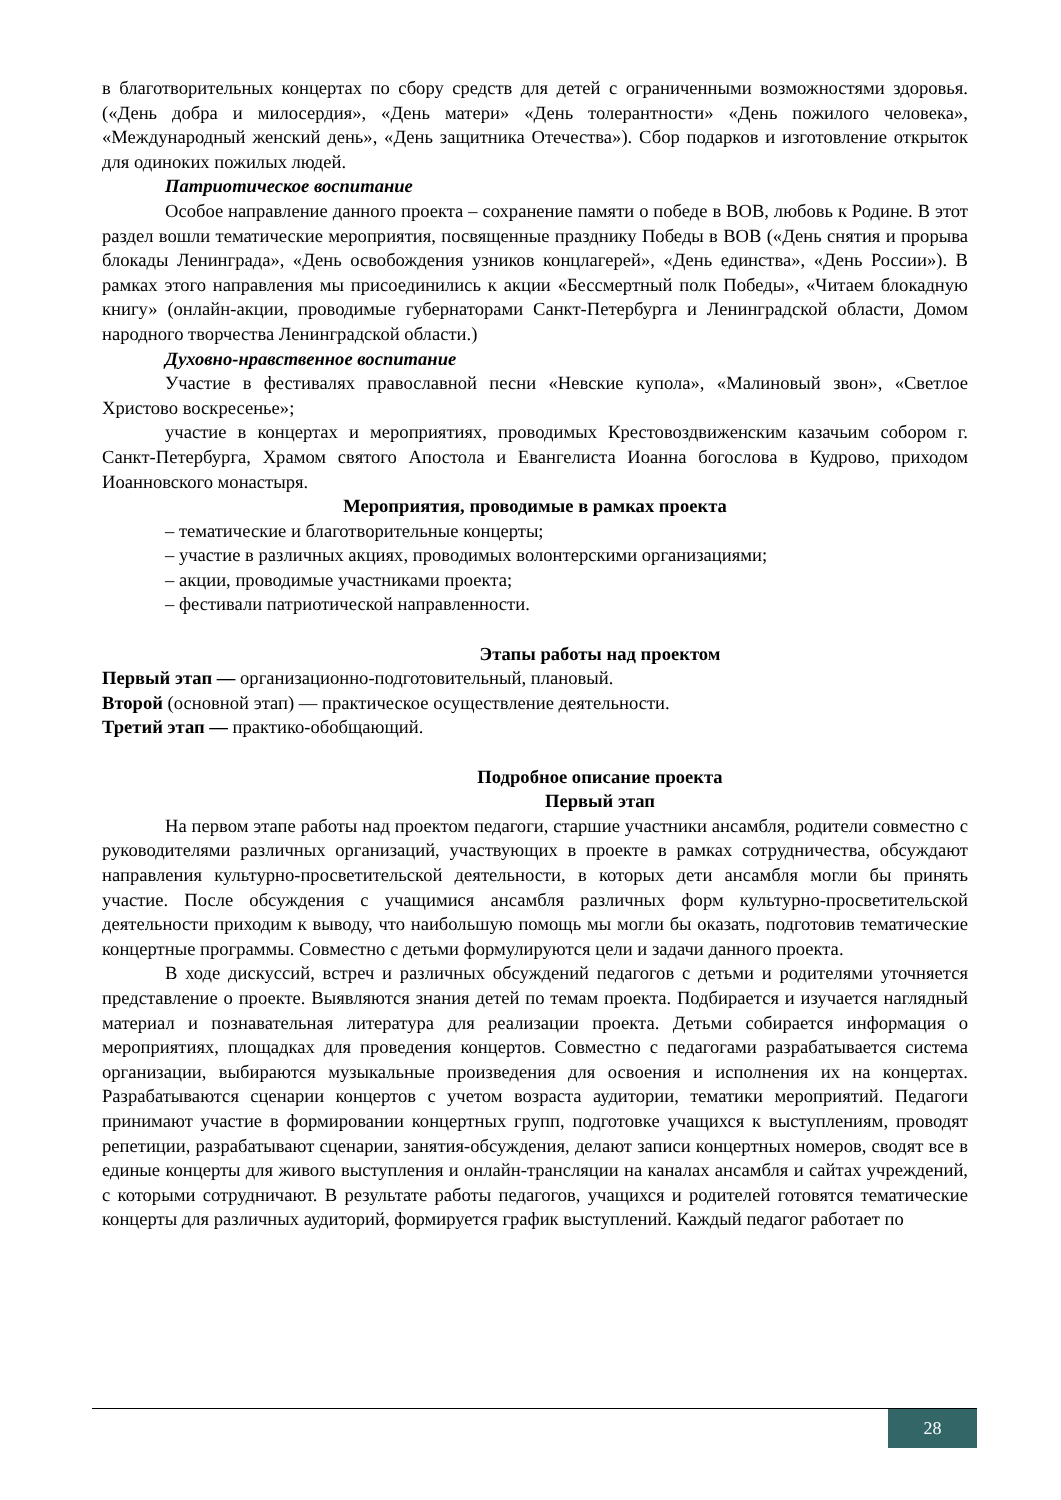в благотворительных концертах по сбору средств для детей с ограниченными возможностями здоровья. («День добра и милосердия», «День матери» «День толерантности» «День пожилого человека», «Международный женский день», «День защитника Отечества»). Сбор подарков и изготовление открыток для одиноких пожилых людей.
Патриотическое воспитание
Особое направление данного проекта – сохранение памяти о победе в ВОВ, любовь к Родине. В этот раздел вошли тематические мероприятия, посвященные празднику Победы в ВОВ («День снятия и прорыва блокады Ленинграда», «День освобождения узников концлагерей», «День единства», «День России»). В рамках этого направления мы присоединились к акции «Бессмертный полк Победы», «Читаем блокадную книгу» (онлайн-акции, проводимые губернаторами Санкт-Петербурга и Ленинградской области, Домом народного творчества Ленинградской области.)
Духовно-нравственное воспитание
Участие в фестивалях православной песни «Невские купола», «Малиновый звон», «Светлое Христово воскресенье»;
участие в концертах и мероприятиях, проводимых Крестовоздвиженским казачьим собором г. Санкт-Петербурга, Храмом святого Апостола и Евангелиста Иоанна богослова в Кудрово, приходом Иоанновского монастыря.
Мероприятия, проводимые в рамках проекта
– тематические и благотворительные концерты;
– участие в различных акциях, проводимых волонтерскими организациями;
– акции, проводимые участниками проекта;
– фестивали патриотической направленности.
Этапы работы над проектом
Первый этап — организационно-подготовительный, плановый.
Второй (основной этап) — практическое осуществление деятельности.
Третий этап — практико-обобщающий.
Подробное описание проекта
Первый этап
На первом этапе работы над проектом педагоги, старшие участники ансамбля, родители совместно с руководителями различных организаций, участвующих в проекте в рамках сотрудничества, обсуждают направления культурно-просветительской деятельности, в которых дети ансамбля могли бы принять участие. После обсуждения с учащимися ансамбля различных форм культурно-просветительской деятельности приходим к выводу, что наибольшую помощь мы могли бы оказать, подготовив тематические концертные программы. Совместно с детьми формулируются цели и задачи данного проекта.
В ходе дискуссий, встреч и различных обсуждений педагогов с детьми и родителями уточняется представление о проекте. Выявляются знания детей по темам проекта. Подбирается и изучается наглядный материал и познавательная литература для реализации проекта. Детьми собирается информация о мероприятиях, площадках для проведения концертов. Совместно с педагогами разрабатывается система организации, выбираются музыкальные произведения для освоения и исполнения их на концертах. Разрабатываются сценарии концертов с учетом возраста аудитории, тематики мероприятий. Педагоги принимают участие в формировании концертных групп, подготовке учащихся к выступлениям, проводят репетиции, разрабатывают сценарии, занятия-обсуждения, делают записи концертных номеров, сводят все в единые концерты для живого выступления и онлайн-трансляции на каналах ансамбля и сайтах учреждений, с которыми сотрудничают. В результате работы педагогов, учащихся и родителей готовятся тематические концерты для различных аудиторий, формируется график выступлений. Каждый педагог работает по
28